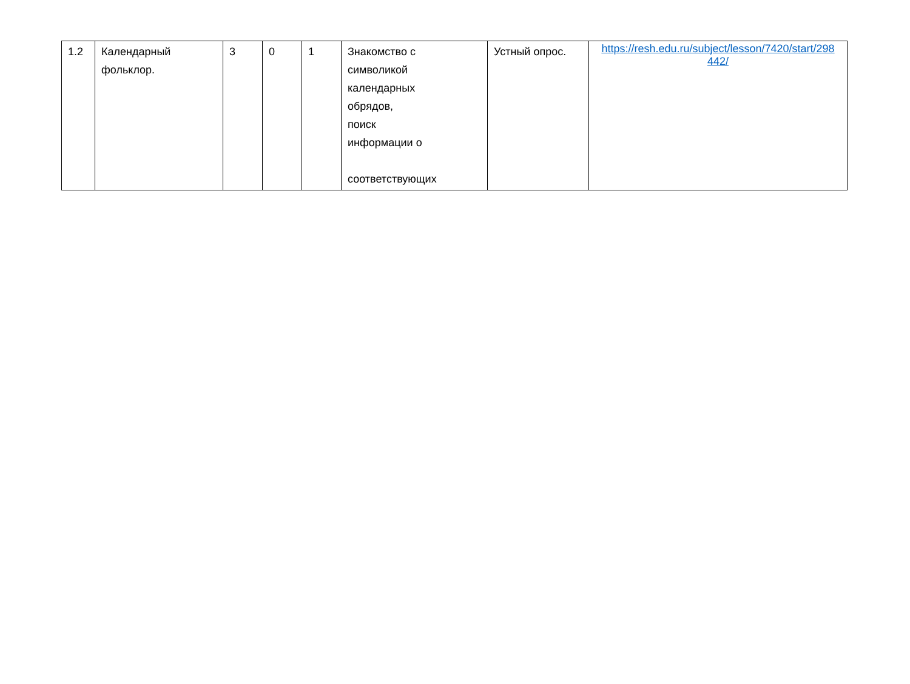| 1.2 | Календарный фольклор. | 3 | 0 | 1 | Знакомство с символикой календарных обрядов, поиск информации о соответствующих | Устный опрос. | https://resh.edu.ru/subject/lesson/7420/start/298 442/ |